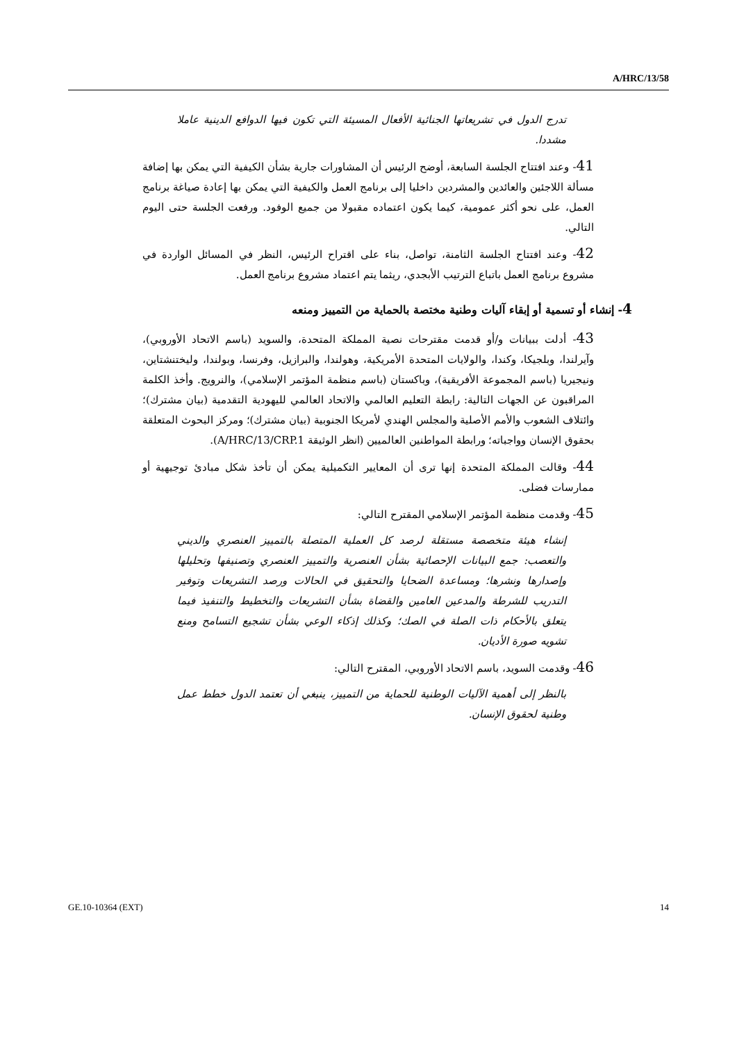A/HRC/13/58
تدرج الدول في تشريعاتها الجنائية الأفعال المسيئة التي تكون فيها الدوافع الدينية عاملا مشددا.
41- وعند افتتاح الجلسة السابعة، أوضح الرئيس أن المشاورات جارية بشأن الكيفية التي يمكن بها إضافة مسألة اللاجئين والعائدين والمشردين داخليا إلى برنامج العمل والكيفية التي يمكن بها إعادة صياغة برنامج العمل، على نحو أكثر عمومية، كيما يكون اعتماده مقبولا من جميع الوفود. ورفعت الجلسة حتى اليوم التالي.
42- وعند افتتاح الجلسة الثامنة، تواصل، بناء على اقتراح الرئيس، النظر في المسائل الواردة في مشروع برنامج العمل باتباع الترتيب الأبجدي، ريثما يتم اعتماد مشروع برنامج العمل.
4- إنشاء أو تسمية أو إبقاء آليات وطنية مختصة بالحماية من التمييز ومنعه
43- أدلت ببيانات و/أو قدمت مقترحات نصية المملكة المتحدة، والسويد (باسم الاتحاد الأوروبي)، وآيرلندا، وبلجيكا، وكندا، والولايات المتحدة الأمريكية، وهولندا، والبرازيل، وفرنسا، وبولندا، وليختنشتاين، ونيجيريا (باسم المجموعة الأفريقية)، وباكستان (باسم منظمة المؤتمر الإسلامي)، والنرويج. وأخذ الكلمة المراقبون عن الجهات التالية: رابطة التعليم العالمي والاتحاد العالمي لليهودية التقدمية (بيان مشترك)؛ وائتلاف الشعوب والأمم الأصلية والمجلس الهندي لأمريكا الجنوبية (بيان مشترك)؛ ومركز البحوث المتعلقة بحقوق الإنسان وواجباته؛ ورابطة المواطنين العالميين (انظر الوثيقة A/HRC/13/CRP.1).
44- وقالت المملكة المتحدة إنها ترى أن المعايير التكميلية يمكن أن تأخذ شكل مبادئ توجيهية أو ممارسات فضلى.
45- وقدمت منظمة المؤتمر الإسلامي المقترح التالي:
إنشاء هيئة متخصصة مستقلة لرصد كل العملية المتصلة بالتمييز العنصري والديني والتعصب: جمع البيانات الإحصائية بشأن العنصرية والتمييز العنصري وتصنيفها وتحليلها وإصدارها ونشرها؛ ومساعدة الضحايا والتحقيق في الحالات ورصد التشريعات وتوفير التدريب للشرطة والمدعين العامين والقضاة بشأن التشريعات والتخطيط والتنفيذ فيما يتعلق بالأحكام ذات الصلة في الصك؛ وكذلك إذكاء الوعي بشأن تشجيع التسامح ومنع تشويه صورة الأديان.
46- وقدمت السويد، باسم الاتحاد الأوروبي، المقترح التالي:
بالنظر إلى أهمية الآليات الوطنية للحماية من التمييز، ينبغي أن تعتمد الدول خطط عمل وطنية لحقوق الإنسان.
GE.10-10364 (EXT) 14